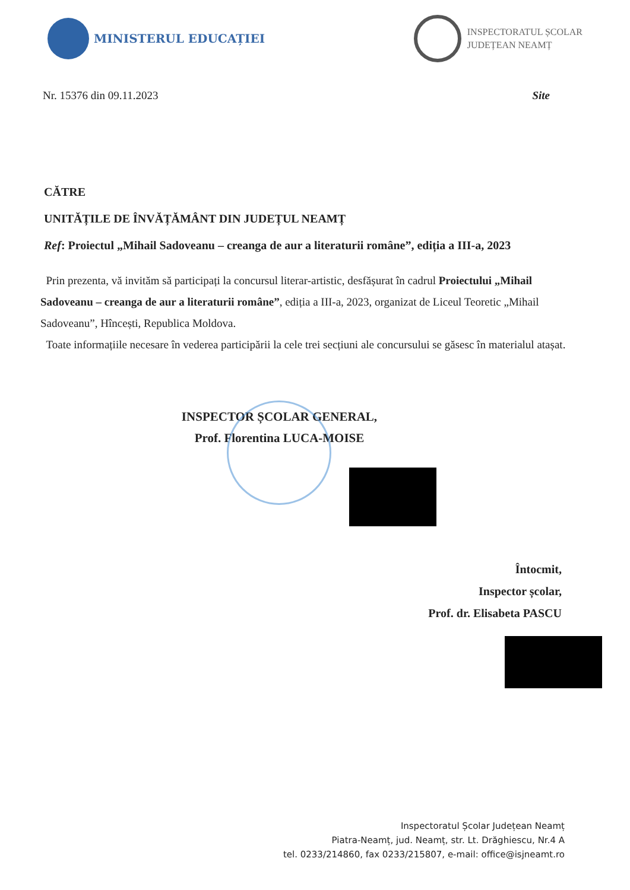MINISTERUL EDUCAȚIEI
INSPECTORATUL ȘCOLAR
JUDEȚEAN NEAMȚ
Nr. 15376 din 09.11.2023 Site
CĂTRE
UNITĂȚILE DE ÎNVĂȚĂMÂNT DIN JUDEȚUL NEAMȚ
Ref: Proiectul „Mihail Sadoveanu – creanga de aur a literaturii române”, ediția a III-a, 2023
Prin prezenta, vă invităm să participați la concursul literar-artistic, desfășurat în cadrul Proiectului „Mihail Sadoveanu – creanga de aur a literaturii române”, ediția a III-a, 2023, organizat de Liceul Teoretic „Mihail Sadoveanu”, Hîncești, Republica Moldova.
Toate informațiile necesare în vederea participării la cele trei secțiuni ale concursului se găsesc în materialul atașat.
INSPECTOR ȘCOLAR GENERAL,
Prof. Florentina LUCA-MOISE
Întocmit,
Inspector școlar,
Prof. dr. Elisabeta PASCU
Inspectoratul Școlar Județean Neamț
Piatra-Neamț, jud. Neamț, str. Lt. Drăghiescu, Nr.4 A
tel. 0233/214860, fax 0233/215807, e-mail: office@isjneamt.ro